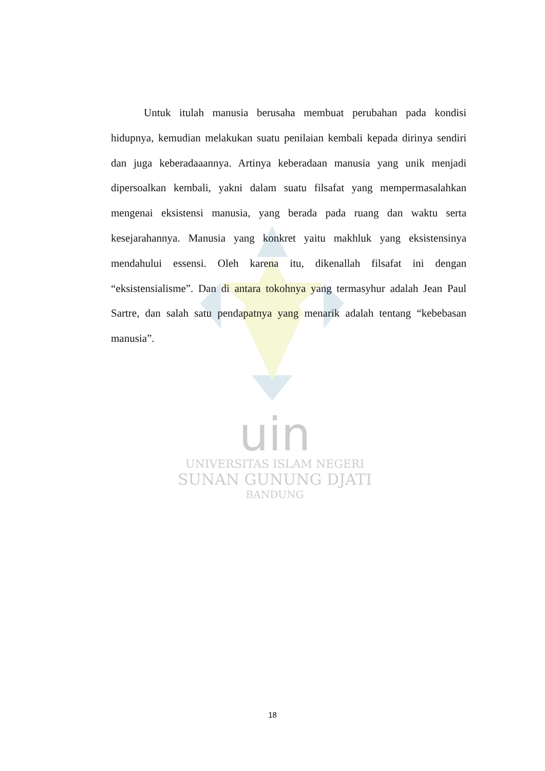uin
UNIVERSITAS ISLAM NEGERI
SUNAN GUNUNG DJATI
BANDUNG
Untuk itulah manusia berusaha membuat perubahan pada kondisi hidupnya, kemudian melakukan suatu penilaian kembali kepada dirinya sendiri dan juga keberadaaannya. Artinya keberadaan manusia yang unik menjadi dipersoalkan kembali, yakni dalam suatu filsafat yang mempermasalahkan mengenai eksistensi manusia, yang berada pada ruang dan waktu serta kesejarahannya. Manusia yang konkret yaitu makhluk yang eksistensinya mendahului essensi. Oleh karena itu, dikenallah filsafat ini dengan “eksistensialisme”. Dan di antara tokohnya yang termasyhur adalah Jean Paul Sartre, dan salah satu pendapatnya yang menarik adalah tentang “kebebasan manusia”.
18